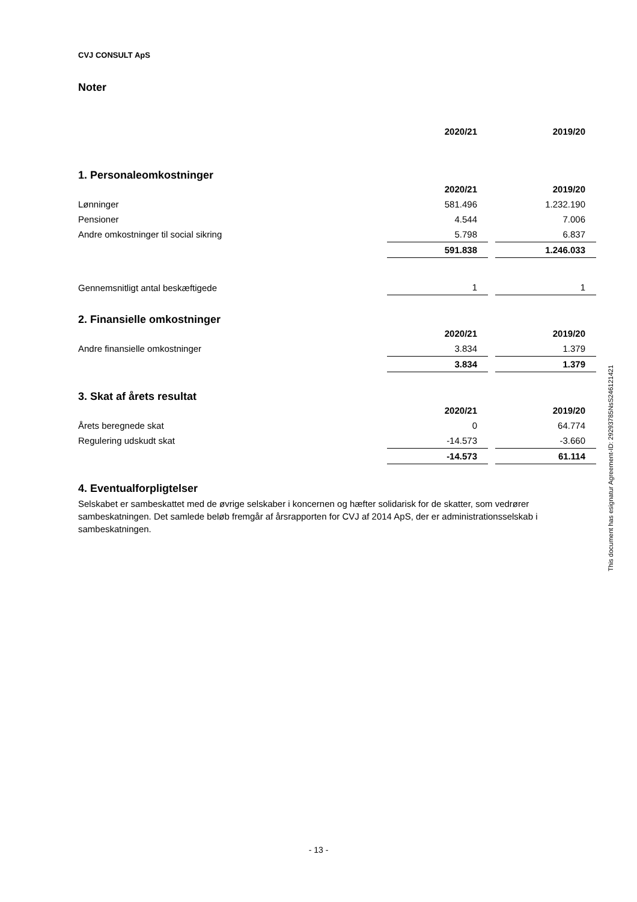CVJ CONSULT ApS
Noter
| | 2020/21 | | 2019/20 |
1. Personaleomkostninger
| | 2020/21 | | 2019/20 |
| Lønninger | 581.496 | | 1.232.190 |
| Pensioner | 4.544 | | 7.006 |
| Andre omkostninger til social sikring | 5.798 | | 6.837 |
| | 591.838 | | 1.246.033 |
| Gennemsnitligt antal beskæftigede | 1 | | 1 |
2. Finansielle omkostninger
| | 2020/21 | | 2019/20 |
| Andre finansielle omkostninger | 3.834 | | 1.379 |
| | 3.834 | | 1.379 |
3. Skat af årets resultat
| | 2020/21 | | 2019/20 |
| Årets beregnede skat | 0 | | 64.774 |
| Regulering udskudt skat | -14.573 | | -3.660 |
| | -14.573 | | 61.114 |
4. Eventualforpligtelser
Selskabet er sambeskattet med de øvrige selskaber i koncernen og hæfter solidarisk for de skatter, som vedrører sambeskatningen. Det samlede beløb fremgår af årsrapporten for CVJ af 2014 ApS, der er administrationsselskab i sambeskatningen.
This document has esignatur Agreement-ID: 29293785NsS246121421
- 13 -